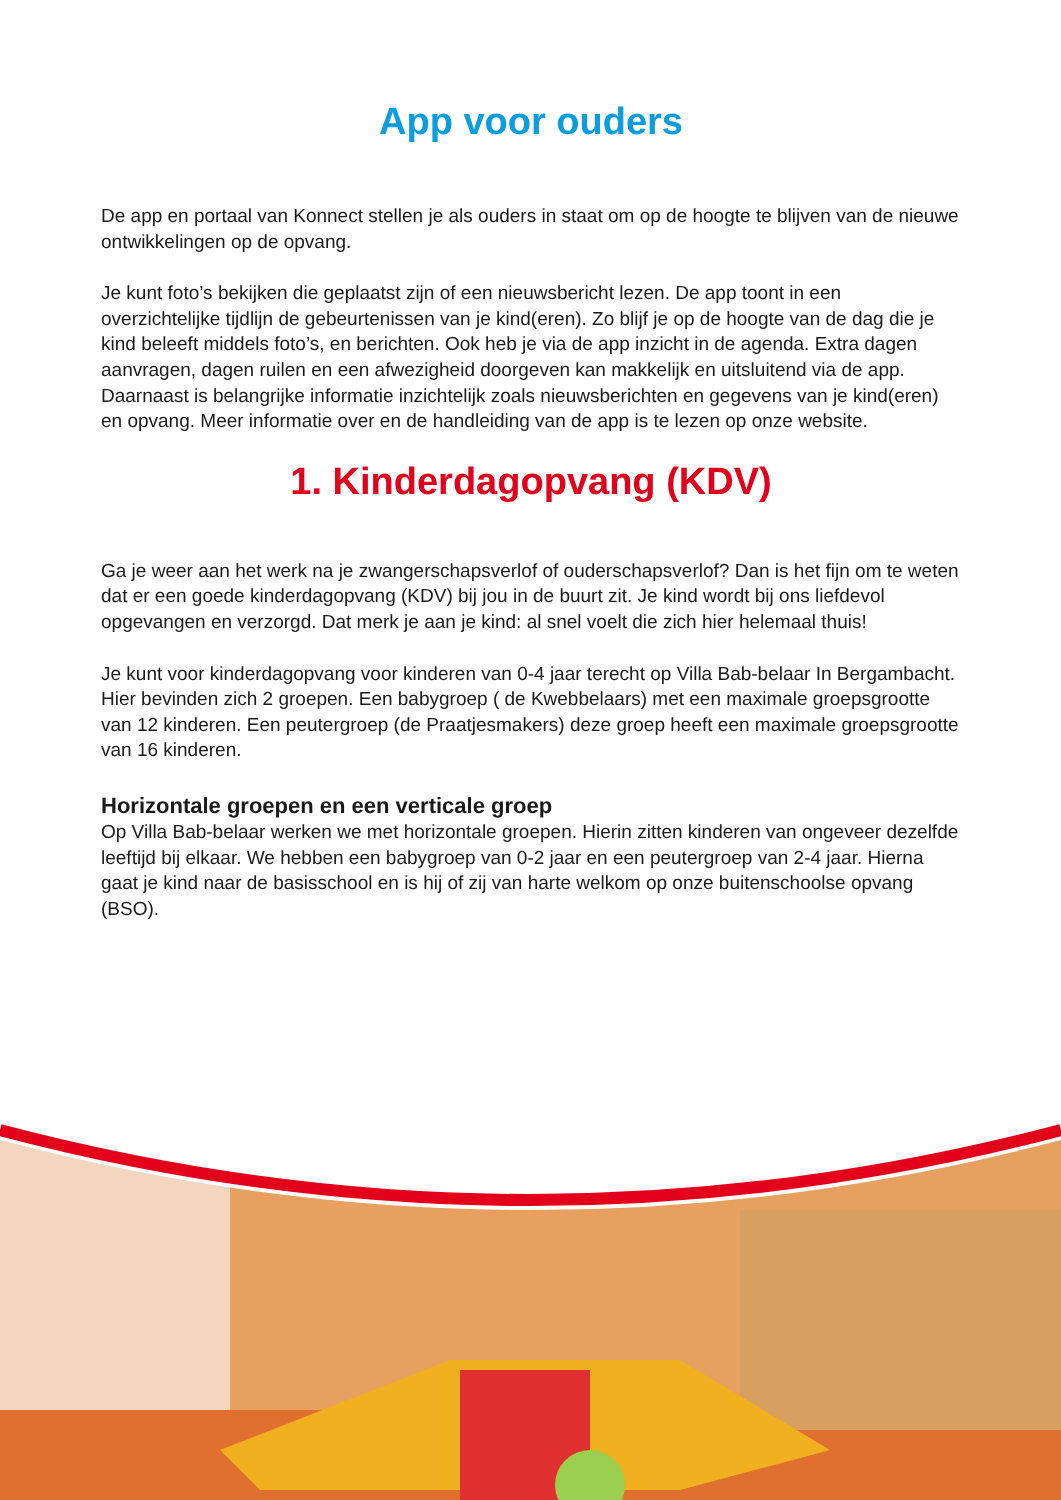App voor ouders
De app en portaal van Konnect stellen je als ouders in staat om op de hoogte te blijven van de nieuwe ontwikkelingen op de opvang.
Je kunt foto’s bekijken die geplaatst zijn of een nieuwsbericht lezen. De app toont in een overzichtelijke tijdlijn de gebeurtenissen van je kind(eren). Zo blijf je op de hoogte van de dag die je kind beleeft middels foto’s, en berichten. Ook heb je via de app inzicht in de agenda. Extra dagen aanvragen, dagen ruilen en een afwezigheid doorgeven kan makkelijk en uitsluitend via de app. Daarnaast is belangrijke informatie inzichtelijk zoals nieuwsberichten en gegevens van je kind(eren) en opvang. Meer informatie over en de handleiding van de app is te lezen op onze website.
1. Kinderdagopvang (KDV)
Ga je weer aan het werk na je zwangerschapsverlof of ouderschapsverlof? Dan is het fijn om te weten dat er een goede kinderdagopvang (KDV) bij jou in de buurt zit. Je kind wordt bij ons liefdevol opgevangen en verzorgd. Dat merk je aan je kind: al snel voelt die zich hier helemaal thuis!
Je kunt voor kinderdagopvang voor kinderen van 0-4 jaar terecht op Villa Bab-belaar In Bergambacht. Hier bevinden zich 2 groepen. Een babygroep ( de Kwebbelaars) met een maximale groepsgrootte van 12 kinderen. Een peutergroep (de Praatjesmakers) deze groep heeft een maximale groepsgrootte van 16 kinderen.
Horizontale groepen en een verticale groep
Op Villa Bab-belaar werken we met horizontale groepen. Hierin zitten kinderen van ongeveer dezelfde leeftijd bij elkaar. We hebben een babygroep van 0-2 jaar en een peutergroep van 2-4 jaar. Hierna gaat je kind naar de basisschool en is hij of zij van harte welkom op onze buitenschoolse opvang (BSO).